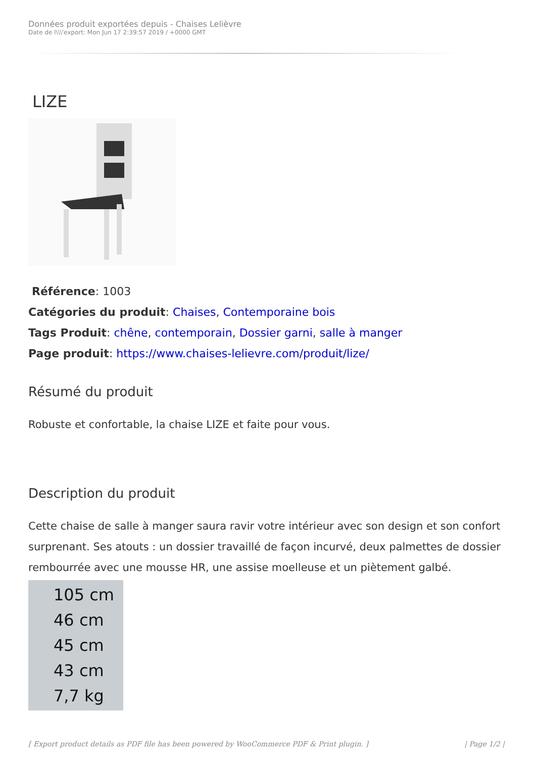Données produit exportées depuis - Chaises Lelièvre
Date de l\\\'export: Mon Jun 17 2:39:57 2019 / +0000 GMT
LIZE
Référence: 1003
Catégories du produit: Chaises, Contemporaine bois
Tags Produit: chêne, contemporain, Dossier garni, salle à manger
Page produit: https://www.chaises-lelievre.com/produit/lize/
Résumé du produit
Robuste et confortable, la chaise LIZE et faite pour vous.
Description du produit
Cette chaise de salle à manger saura ravir votre intérieur avec son design et son confort surprenant. Ses atouts : un dossier travaillé de façon incurvé, deux palmettes de dossier rembourrée avec une mousse HR, une assise moelleuse et un piètement galbé.
105 cm
46 cm
45 cm
43 cm
7,7 kg
[ Export product details as PDF file has been powered by WooCommerce PDF & Print plugin. ] | Page 1/2 |